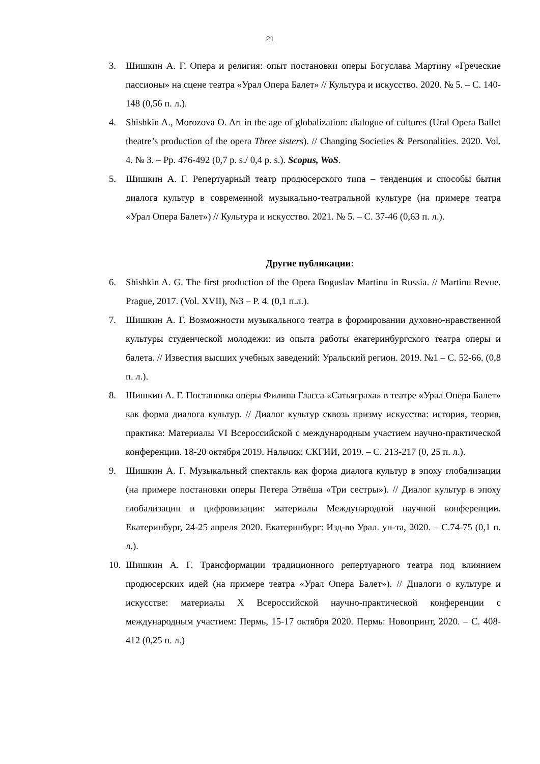21
3. Шишкин А. Г. Опера и религия: опыт постановки оперы Богуслава Мартину «Греческие пассионы» на сцене театра «Урал Опера Балет» // Культура и искусство. 2020. № 5. – С. 140-148 (0,56 п. л.).
4. Shishkin A., Morozova O. Art in the age of globalization: dialogue of cultures (Ural Opera Ballet theatre’s production of the opera Three sisters). // Changing Societies & Personalities. 2020. Vol. 4. № 3. – Pp. 476-492 (0,7 p. s./ 0,4 p. s.). Scopus, WoS.
5. Шишкин А. Г. Репертуарный театр продюсерского типа – тенденция и способы бытия диалога культур в современной музыкально-театральной культуре (на примере театра «Урал Опера Балет») // Культура и искусство. 2021. № 5. – С. 37-46 (0,63 п. л.).
Другие публикации:
6. Shishkin A. G. The first production of the Opera Boguslav Martinu in Russia. // Martinu Revue. Prague, 2017. (Vol. XVII), №3 – P. 4. (0,1 п.л.).
7. Шишкин А. Г. Возможности музыкального театра в формировании духовно-нравственной культуры студенческой молодежи: из опыта работы екатеринбургского театра оперы и балета. // Известия высших учебных заведений: Уральский регион. 2019. №1 – С. 52-66. (0,8 п. л.).
8. Шишкин А. Г. Постановка оперы Филипа Гласса «Сатьяграха» в театре «Урал Опера Балет» как форма диалога культур. // Диалог культур сквозь призму искусства: история, теория, практика: Материалы VI Всероссийской с международным участием научно-практической конференции. 18-20 октября 2019. Нальчик: СКГИИ, 2019. – С. 213-217 (0, 25 п. л.).
9. Шишкин А. Г. Музыкальный спектакль как форма диалога культур в эпоху глобализации (на примере постановки оперы Петера Этвёша «Три сестры»). // Диалог культур в эпоху глобализации и цифровизации: материалы Международной научной конференции. Екатеринбург, 24-25 апреля 2020. Екатеринбург: Изд-во Урал. ун-та, 2020. – С.74-75 (0,1 п. л.).
10. Шишкин А. Г. Трансформации традиционного репертуарного театра под влиянием продюсерских идей (на примере театра «Урал Опера Балет»). // Диалоги о культуре и искусстве: материалы X Всероссийской научно-практической конференции с международным участием: Пермь, 15-17 октября 2020. Пермь: Новопринт, 2020. – С. 408-412 (0,25 п. л.)